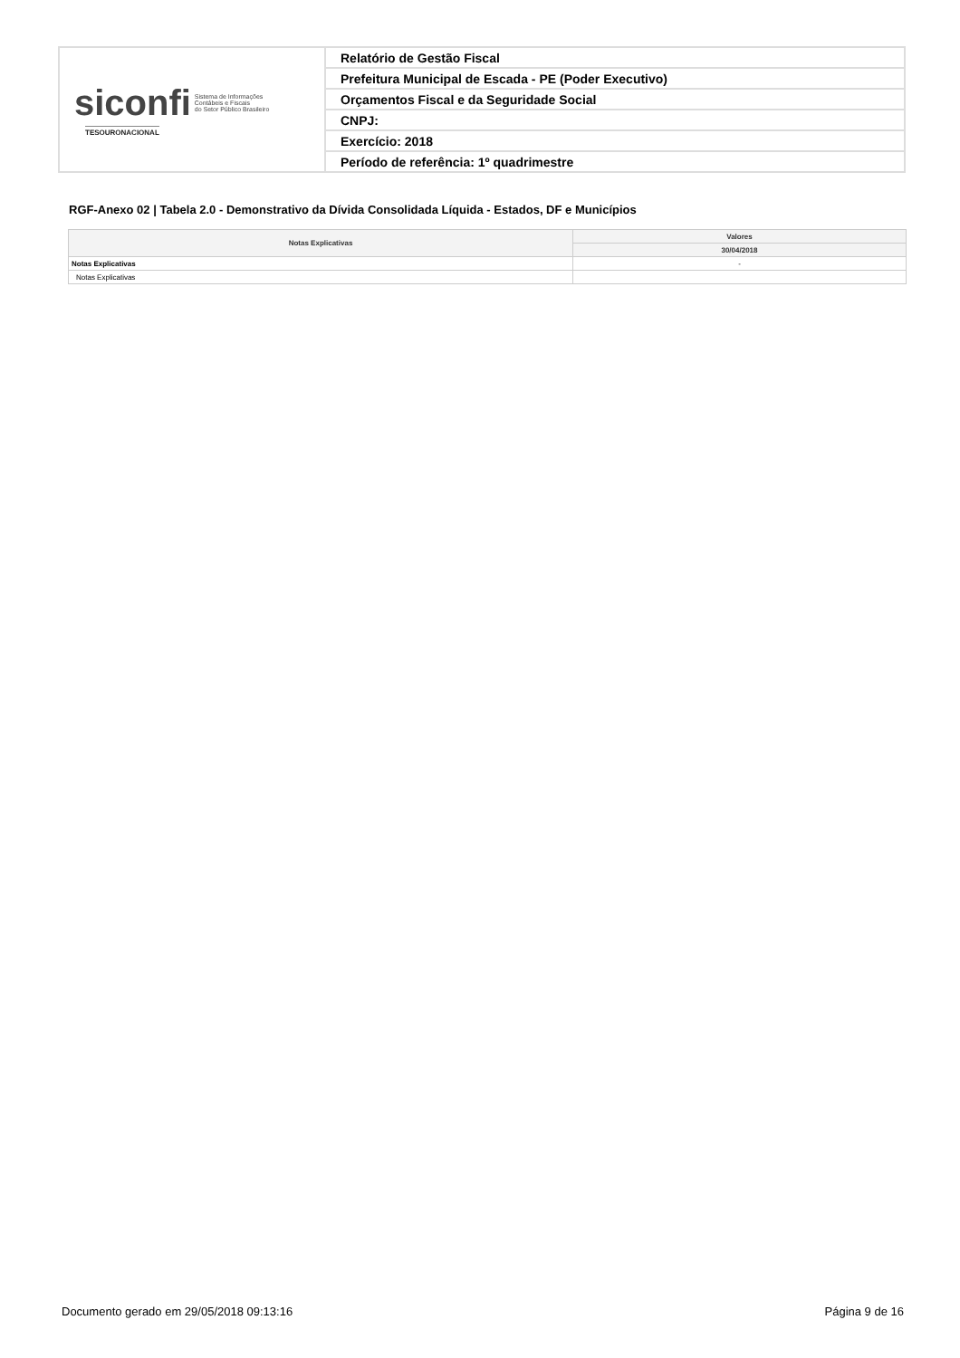| siconfi Sistema de Informações Contábeis e Fiscais do Setor Público Brasileiro TESOURONACIONAL | Relatório de Gestão Fiscal |
| | Prefeitura Municipal de Escada - PE (Poder Executivo) |
| | Orçamentos Fiscal e da Seguridade Social |
| | CNPJ: |
| | Exercício: 2018 |
| | Período de referência: 1º quadrimestre |
RGF-Anexo 02 | Tabela 2.0 - Demonstrativo da Dívida Consolidada Líquida - Estados, DF e Municípios
| Notas Explicativas | Valores |
| --- | --- |
| | 30/04/2018 |
| Notas Explicativas | - |
| Notas Explicativas | |
Documento gerado em 29/05/2018 09:13:16 Página 9 de 16